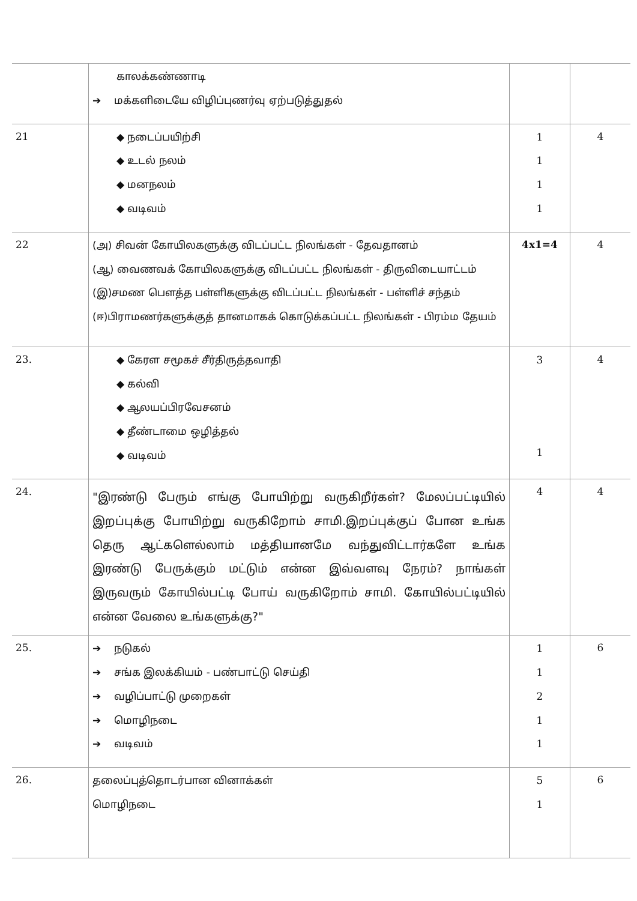| | காலக்கண்ணாடி ➔ மக்களிடையே விழிப்புணர்வு ஏற்படுத்துதல் | | |
| 21 | ◆ நடைப்பயிற்சி ◆ உடல் நலம் ◆ மனநலம் ◆ வடிவம் | 1 1 1 1 | 4 |
| 22 | (அ) சிவன் கோயிலகளுக்கு விடப்பட்ட நிலங்கள் - தேவதானம் (ஆ) வைணவக் கோயிலகளுக்கு விடப்பட்ட நிலங்கள் - திருவிடையாட்டம் (இ)சமண பௌத்த பள்ளிகளுக்கு விடப்பட்ட நிலங்கள் - பள்ளிச் சந்தம் (ஈ)பிராமணர்களுக்குத் தானமாகக் கொடுக்கப்பட்ட நிலங்கள் - பிரம்ம தேயம் | 4x1=4 | 4 |
| 23. | ◆ கேரள சமூகச் சீர்திருத்தவாதி ◆ கல்வி ◆ ஆலயப்பிரவேசனம் ◆ தீண்டாமை ஒழித்தல் ◆ வடிவம் | 3 1 | 4 |
| 24. | "இரண்டு பேரும் எங்கு போயிற்று வருகிறீர்கள்? மேலப்பட்டியில் இறப்புக்கு போயிற்று வருகிறோம் சாமி.இறப்புக்குப் போன உங்க தெரு ஆட்களெல்லாம் மத்தியானமே வந்துவிட்டார்களே உங்க இரண்டு பேருக்கும் மட்டும் என்ன இவ்வளவு நேரம்? நாங்கள் இருவரும் கோயில்பட்டி போய் வருகிறோம் சாமி. கோயில்பட்டியில் என்ன வேலை உங்களுக்கு?" | 4 | 4 |
| 25. | ➔ நடுகல் ➔ சங்க இலக்கியம் - பண்பாட்டு செய்தி ➔ வழிப்பாட்டு முறைகள் ➔ மொழிநடை ➔ வடிவம் | 1 1 2 1 1 | 6 |
| 26. | தலைப்புத்தொடர்பான வினாக்கள் மொழிநடை | 5 1 | 6 |